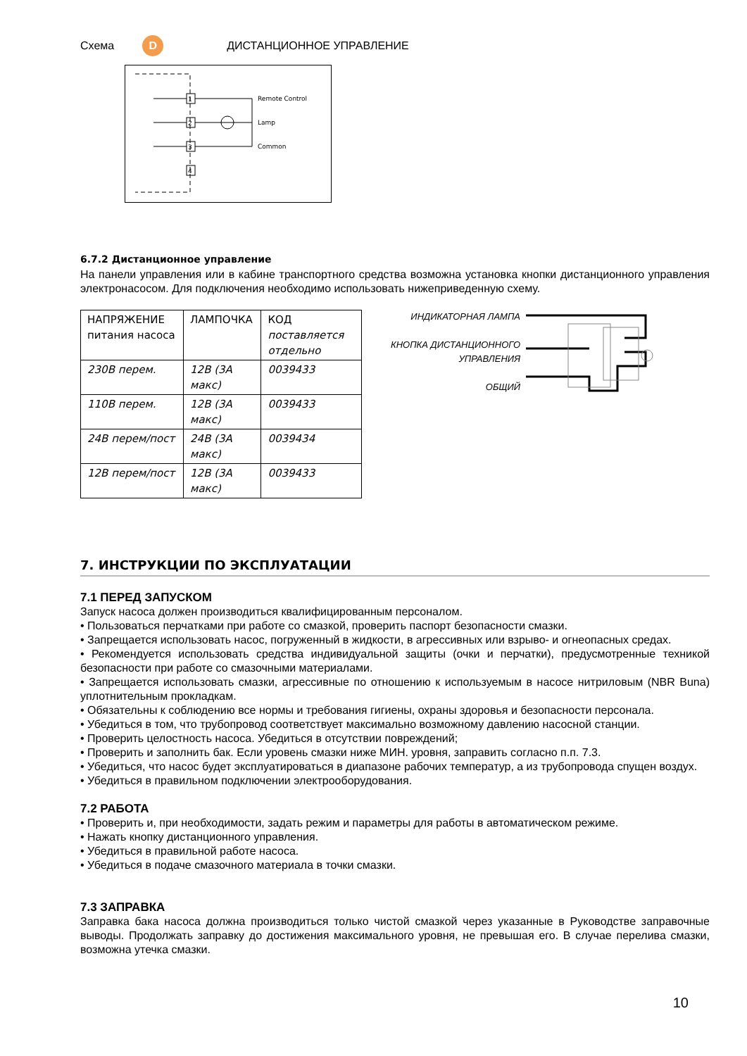Схема D ДИСТАНЦИОННОЕ УПРАВЛЕНИЕ
1
2
3
4
Remote Control
Lamp
Common
6.7.2 Дистанционное управление
На панели управления или в кабине транспортного средства возможна установка кнопки дистанционного управления электронасосом. Для подключения необходимо использовать нижеприведенную схему.
| НАПРЯЖЕНИЕ питания насоса | ЛАМПОЧКА | КОД поставляется отдельно |
| --- | --- | --- |
| 230В перем. | 12В (3А макс) | 0039433 |
| 110В перем. | 12В (3А макс) | 0039433 |
| 24В перем/пост | 24В (3А макс) | 0039434 |
| 12В перем/пост | 12В (3А макс) | 0039433 |
ИНДИКАТОРНАЯ ЛАМПА
КНОПКА ДИСТАНЦИОННОГО УПРАВЛЕНИЯ
ОБЩИЙ
7. ИНСТРУКЦИИ ПО ЭКСПЛУАТАЦИИ
7.1 ПЕРЕД ЗАПУСКОМ
Запуск насоса должен производиться квалифицированным персоналом.
• Пользоваться перчатками при работе со смазкой, проверить паспорт безопасности смазки.
• Запрещается использовать насос, погруженный в жидкости, в агрессивных или взрыво- и огнеопасных средах.
• Рекомендуется использовать средства индивидуальной защиты (очки и перчатки), предусмотренные техникой безопасности при работе со смазочными материалами.
• Запрещается использовать смазки, агрессивные по отношению к используемым в насосе нитриловым (NBR Buna) уплотнительным прокладкам.
• Обязательны к соблюдению все нормы и требования гигиены, охраны здоровья и безопасности персонала.
• Убедиться в том, что трубопровод соответствует максимально возможному давлению насосной станции.
• Проверить целостность насоса. Убедиться в отсутствии повреждений;
• Проверить и заполнить бак. Если уровень смазки ниже МИН. уровня, заправить согласно п.п. 7.3.
• Убедиться, что насос будет эксплуатироваться в диапазоне рабочих температур, а из трубопровода спущен воздух.
• Убедиться в правильном подключении электрооборудования.
7.2 РАБОТА
• Проверить и, при необходимости, задать режим и параметры для работы в автоматическом режиме.
• Нажать кнопку дистанционного управления.
• Убедиться в правильной работе насоса.
• Убедиться в подаче смазочного материала в точки смазки.
7.3 ЗАПРАВКА
Заправка бака насоса должна производиться только чистой смазкой через указанные в Руководстве заправочные выводы. Продолжать заправку до достижения максимального уровня, не превышая его. В случае перелива смазки, возможна утечка смазки.
10